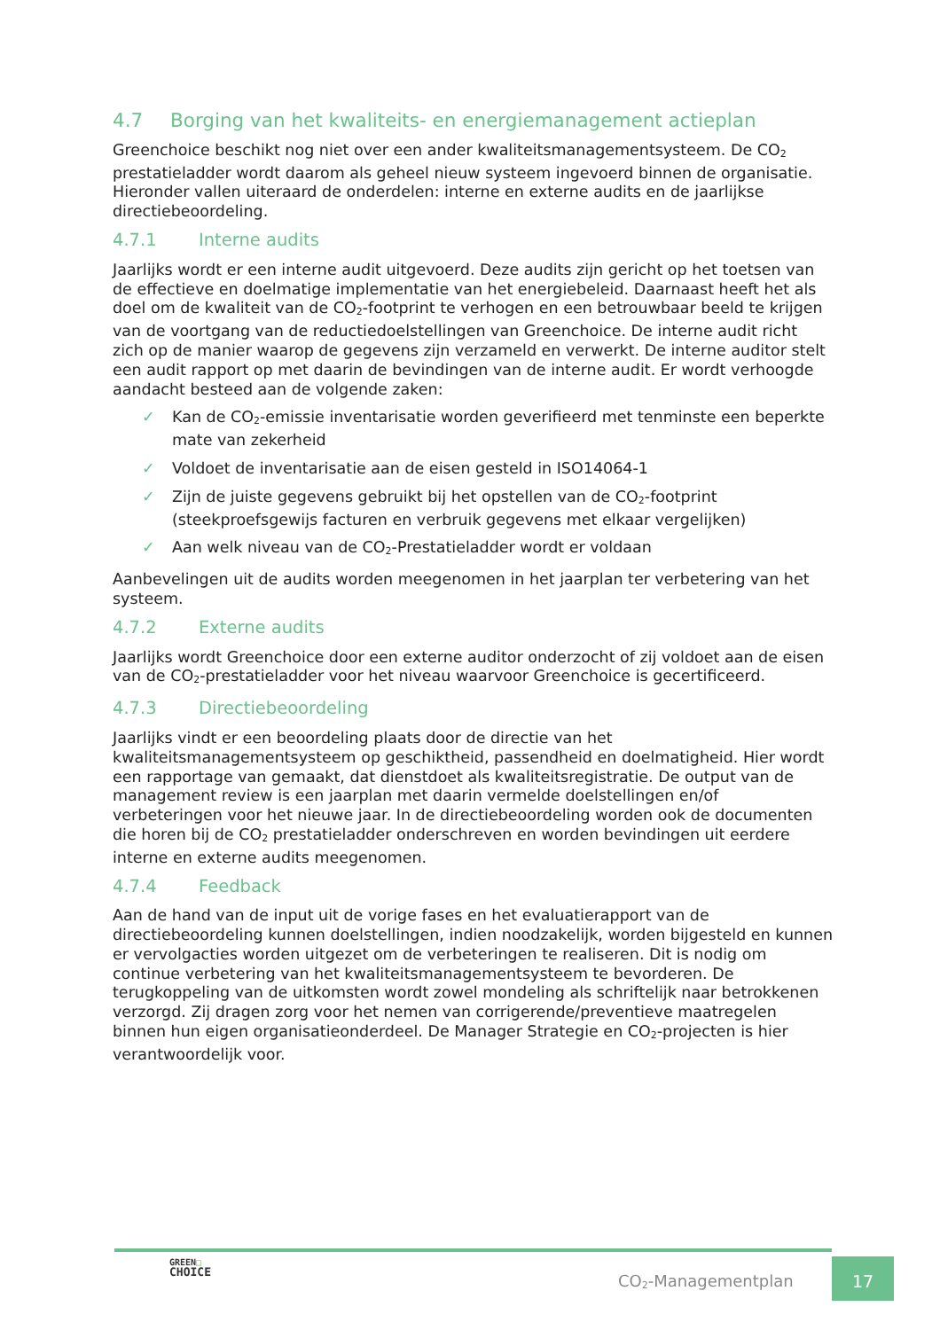4.7 Borging van het kwaliteits- en energiemanagement actieplan
Greenchoice beschikt nog niet over een ander kwaliteitsmanagementsysteem. De CO<sub>2</sub> prestatieladder wordt daarom als geheel nieuw systeem ingevoerd binnen de organisatie. Hieronder vallen uiteraard de onderdelen: interne en externe audits en de jaarlijkse directiebeoordeling.
4.7.1 Interne audits
Jaarlijks wordt er een interne audit uitgevoerd. Deze audits zijn gericht op het toetsen van de effectieve en doelmatige implementatie van het energiebeleid. Daarnaast heeft het als doel om de kwaliteit van de CO<sub>2</sub>-footprint te verhogen en een betrouwbaar beeld te krijgen van de voortgang van de reductiedoelstellingen van Greenchoice. De interne audit richt zich op de manier waarop de gegevens zijn verzameld en verwerkt. De interne auditor stelt een audit rapport op met daarin de bevindingen van de interne audit. Er wordt verhoogde aandacht besteed aan de volgende zaken:
✓ Kan de CO<sub>2</sub>-emissie inventarisatie worden geverifieerd met tenminste een beperkte mate van zekerheid
✓ Voldoet de inventarisatie aan de eisen gesteld in ISO14064-1
✓ Zijn de juiste gegevens gebruikt bij het opstellen van de CO<sub>2</sub>-footprint (steekproefsgewijs facturen en verbruik gegevens met elkaar vergelijken)
✓ Aan welk niveau van de CO<sub>2</sub>-Prestatieladder wordt er voldaan
Aanbevelingen uit de audits worden meegenomen in het jaarplan ter verbetering van het systeem.
4.7.2 Externe audits
Jaarlijks wordt Greenchoice door een externe auditor onderzocht of zij voldoet aan de eisen van de CO<sub>2</sub>-prestatieladder voor het niveau waarvoor Greenchoice is gecertificeerd.
4.7.3 Directiebeoordeling
Jaarlijks vindt er een beoordeling plaats door de directie van het kwaliteitsmanagementsysteem op geschiktheid, passendheid en doelmatigheid. Hier wordt een rapportage van gemaakt, dat dienstdoet als kwaliteitsregistratie. De output van de management review is een jaarplan met daarin vermelde doelstellingen en/of verbeteringen voor het nieuwe jaar. In de directiebeoordeling worden ook de documenten die horen bij de CO<sub>2</sub> prestatieladder onderschreven en worden bevindingen uit eerdere interne en externe audits meegenomen.
4.7.4 Feedback
Aan de hand van de input uit de vorige fases en het evaluatierapport van de directiebeoordeling kunnen doelstellingen, indien noodzakelijk, worden bijgesteld en kunnen er vervolgacties worden uitgezet om de verbeteringen te realiseren. Dit is nodig om continue verbetering van het kwaliteitsmanagementsysteem te bevorderen. De terugkoppeling van de uitkomsten wordt zowel mondeling als schriftelijk naar betrokkenen verzorgd. Zij dragen zorg voor het nemen van corrigerende/preventieve maatregelen binnen hun eigen organisatieonderdeel. De Manager Strategie en CO<sub>2</sub>-projecten is hier verantwoordelijk voor.
GREEN□
CHOICE
CO<sub>2</sub>-Managementplan
17